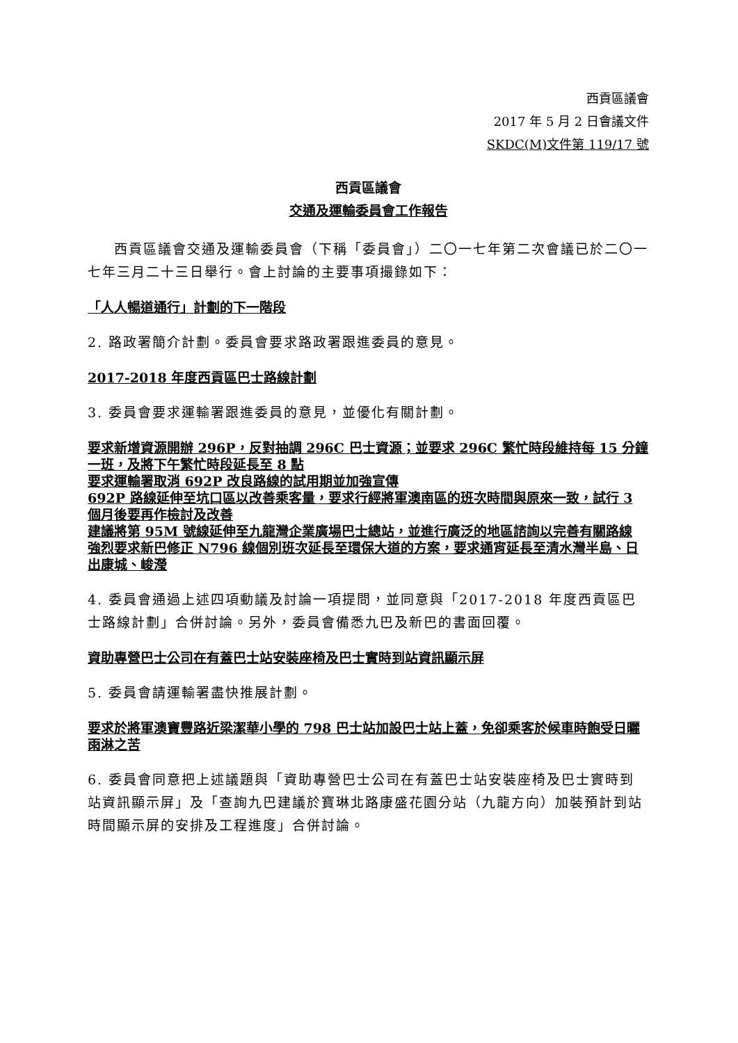西貢區議會
2017 年 5 月 2 日會議文件
SKDC(M)文件第 119/17 號
西貢區議會
交通及運輸委員會工作報告
西貢區議會交通及運輸委員會（下稱「委員會」）二〇一七年第二次會議已於二〇一七年三月二十三日舉行。會上討論的主要事項撮錄如下：
「人人暢道通行」計劃的下一階段
2. 路政署簡介計劃。委員會要求路政署跟進委員的意見。
2017-2018 年度西貢區巴士路線計劃
3. 委員會要求運輸署跟進委員的意見，並優化有關計劃。
要求新增資源開辦 296P，反對抽調 296C 巴士資源；並要求 296C 繁忙時段維持每 15 分鐘一班，及將下午繁忙時段延長至 8 點
要求運輸署取消 692P 改良路線的試用期並加強宣傳
692P 路線延伸至坑口區以改善乘客量，要求行經將軍澳南區的班次時間與原來一致，試行 3 個月後要再作檢討及改善
建議將第 95M 號線延伸至九龍灣企業廣場巴士總站，並進行廣泛的地區諮詢以完善有關路線
強烈要求新巴修正 N796 線個別班次延長至環保大道的方案，要求通宵延長至清水灣半島、日出康城、峻瀅
4. 委員會通過上述四項動議及討論一項提問，並同意與「2017-2018 年度西貢區巴士路線計劃」合併討論。另外，委員會備悉九巴及新巴的書面回覆。
資助專營巴士公司在有蓋巴士站安裝座椅及巴士實時到站資訊顯示屏
5. 委員會請運輸署盡快推展計劃。
要求於將軍澳寶豐路近梁潔華小學的 798 巴士站加設巴士站上蓋，免卻乘客於候車時飽受日曬雨淋之苦
6. 委員會同意把上述議題與「資助專營巴士公司在有蓋巴士站安裝座椅及巴士實時到站資訊顯示屏」及「查詢九巴建議於寶琳北路康盛花園分站（九龍方向）加裝預計到站時間顯示屏的安排及工程進度」合併討論。